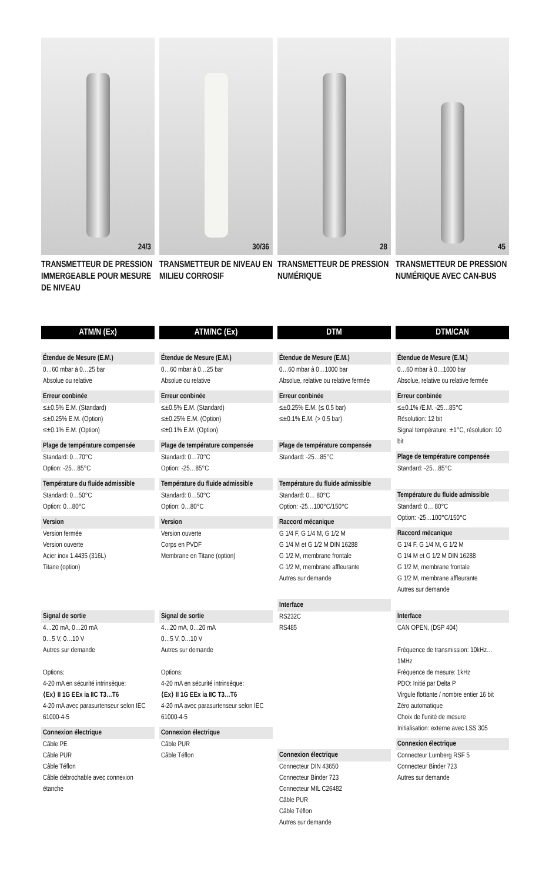24/3
TRANSMETTEUR DE PRESSION IMMERGEABLE POUR MESURE DE NIVEAU
ATM/N (Ex)
Étendue de Mesure (E.M.)
0…60 mbar à 0…25 bar
Absolue ou relative
Erreur conbinée
≤±0.5% E.M. (Standard)
≤±0.25% E.M. (Option)
≤±0.1% E.M. (Option)
Plage de température compensée
Standard: 0…70°C
Option: -25…85°C
Température du fluide admissible
Standard: 0…50°C
Option: 0…80°C
Version
Version fermée
Version ouverte
Acier inox 1.4435 (316L)
Titane (option)
Signal de sortie
4…20 mA, 0…20 mA
0…5 V, 0…10 V
Autres sur demande
Options:
4-20 mA en sécurité intrinsèque:
⟨Ex⟩ II 1G EEx ia IIC T3…T6
4-20 mA avec parasurtenseur selon IEC 61000-4-5
Connexion électrique
Câble PE
Câble PUR
Câble Téflon
Câble débrochable avec connexion étanche
30/36
TRANSMETTEUR DE NIVEAU EN MILIEU CORROSIF
ATM/NC (Ex)
Étendue de Mesure (E.M.)
0…60 mbar à 0…25 bar
Absolue ou relative
Erreur conbinée
≤±0.5% E.M. (Standard)
≤±0.25% E.M. (Option)
≤±0.1% E.M. (Option)
Plage de température compensée
Standard: 0…70°C
Option: -25…85°C
Température du fluide admissible
Standard: 0…50°C
Option: 0…80°C
Version
Version ouverte
Corps en PVDF
Membrane en Titane (option)
Signal de sortie
4…20 mA, 0…20 mA
0…5 V, 0…10 V
Autres sur demande
Options:
4-20 mA en sécurité intrinsèque:
⟨Ex⟩ II 1G EEx ia IIC T3…T6
4-20 mA avec parasurtenseur selon IEC 61000-4-5
Connexion électrique
Câble PUR
Câble Téflon
28
TRANSMETTEUR DE PRESSION NUMÉRIQUE
DTM
Étendue de Mesure (E.M.)
0…60 mbar à 0…1000 bar
Absolue, relative ou relative fermée
Erreur conbinée
≤±0.25% E.M. (≤ 0.5 bar)
≤±0.1% E.M. (> 0.5 bar)
Plage de température compensée
Standard: -25…85°C
Température du fluide admissible
Standard: 0… 80°C
Option: -25…100°C/150°C
Raccord mécanique
G 1/4 F, G 1/4 M, G 1/2 M
G 1/4 M et G 1/2 M DIN 16288
G 1/2 M, membrane frontale
G 1/2 M, membrane affleurante
Autres sur demande
Interface
RS232C
RS485
Connexion électrique
Connecteur DIN 43650
Connecteur Binder 723
Connecteur MIL C26482
Câble PUR
Câble Téflon
Autres sur demande
45
TRANSMETTEUR DE PRESSION NUMÉRIQUE AVEC CAN-BUS
DTM/CAN
Étendue de Mesure (E.M.)
0…60 mbar à 0…1000 bar
Absolue, relative ou relative fermée
Erreur conbinée
≤±0.1% /E.M. -25…85°C
Résolution: 12 bit
Signal température: ±1°C, résolution: 10 bit
Plage de température compensée
Standard: -25…85°C
Température du fluide admissible
Standard: 0… 80°C
Option: -25…100°C/150°C
Raccord mécanique
G 1/4 F, G 1/4 M, G 1/2 M
G 1/4 M et G 1/2 M DIN 16288
G 1/2 M, membrane frontale
G 1/2 M, membrane affleurante
Autres sur demande
Interface
CAN OPEN, (DSP 404)
Fréquence de transmission: 10kHz…1MHz
Frèquence de mesure: 1kHz
PDO: Initié par Delta P
Virgule flottante / nombre entier 16 bit
Zéro automatique
Choix de l’unité de mesure
Initialisation: externe avec LSS 305
Connexion électrique
Connecteur Lumberg RSF 5
Connecteur Binder 723
Autres sur demande